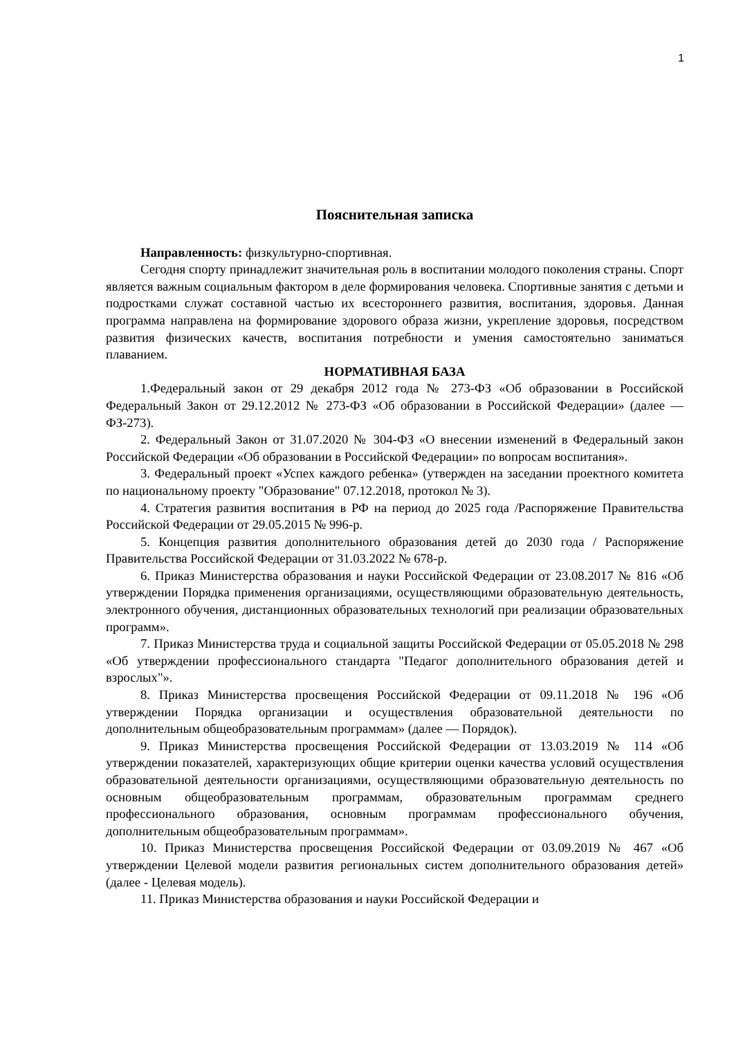1
Пояснительная записка
Направленность: физкультурно-спортивная.
Сегодня спорту принадлежит значительная роль в воспитании молодого поколения страны. Спорт является важным социальным фактором в деле формирования человека. Спортивные занятия с детьми и подростками служат составной частью их всестороннего развития, воспитания, здоровья. Данная программа направлена на формирование здорового образа жизни, укрепление здоровья, посредством развития физических качеств, воспитания потребности и умения самостоятельно заниматься плаванием.
НОРМАТИВНАЯ БАЗА
1.Федеральный закон от 29 декабря 2012 года № 273-ФЗ «Об образовании в Российской Федеральный Закон от 29.12.2012 № 273-ФЗ «Об образовании в Российской Федерации» (далее — ФЗ-273).
2. Федеральный Закон от 31.07.2020 № 304-ФЗ «О внесении изменений в Федеральный закон Российской Федерации «Об образовании в Российской Федерации» по вопросам воспитания».
3. Федеральный проект «Успех каждого ребенка» (утвержден на заседании проектного комитета по национальному проекту "Образование" 07.12.2018, протокол № 3).
4. Стратегия развития воспитания в РФ на период до 2025 года /Распоряжение Правительства Российской Федерации от 29.05.2015 № 996-р.
5. Концепция развития дополнительного образования детей до 2030 года / Распоряжение Правительства Российской Федерации от 31.03.2022 № 678-р.
6. Приказ Министерства образования и науки Российской Федерации от 23.08.2017 № 816 «Об утверждении Порядка применения организациями, осуществляющими образовательную деятельность, электронного обучения, дистанционных образовательных технологий при реализации образовательных программ».
7. Приказ Министерства труда и социальной защиты Российской Федерации от 05.05.2018 № 298 «Об утверждении профессионального стандарта "Педагог дополнительного образования детей и взрослых"».
8. Приказ Министерства просвещения Российской Федерации от 09.11.2018 № 196 «Об утверждении Порядка организации и осуществления образовательной деятельности по дополнительным общеобразовательным программам» (далее — Порядок).
9. Приказ Министерства просвещения Российской Федерации от 13.03.2019 № 114 «Об утверждении показателей, характеризующих общие критерии оценки качества условий осуществления образовательной деятельности организациями, осуществляющими образовательную деятельность по основным общеобразовательным программам, образовательным программам среднего профессионального образования, основным программам профессионального обучения, дополнительным общеобразовательным программам».
10. Приказ Министерства просвещения Российской Федерации от 03.09.2019 № 467 «Об утверждении Целевой модели развития региональных систем дополнительного образования детей» (далее - Целевая модель).
11. Приказ Министерства образования и науки Российской Федерации и